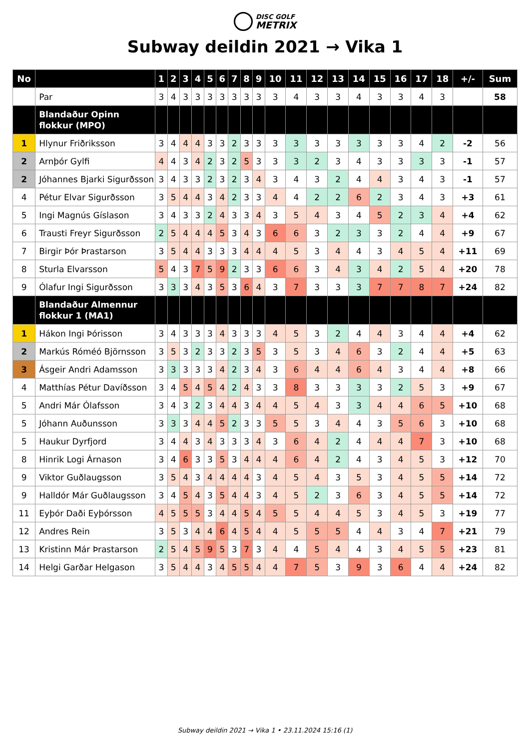DISC GOLF
METRIX
Subway deildin 2021 → Vika 1
| No | | 1 | 2 | 3 | 4 | 5 | 6 | 7 | 8 | 9 | 10 | 11 | 12 | 13 | 14 | 15 | 16 | 17 | 18 | +/- | Sum |
| --- | --- | --- | --- | --- | --- | --- | --- | --- | --- | --- | --- | --- | --- | --- | --- | --- | --- | --- | --- | --- | --- |
| | Par | 3 | 4 | 3 | 3 | 3 | 3 | 3 | 3 | 3 | 3 | 4 | 3 | 3 | 4 | 3 | 3 | 4 | 3 | | 58 |
| | Blandaður Opinn flokkur (MPO) | | | | | | | | | | | | | | | | | | | | |
| 1 | Hlynur Friðriksson | 3 | 4 | 4 | 4 | 3 | 3 | 2 | 3 | 3 | 3 | 3 | 3 | 3 | 3 | 3 | 3 | 4 | 2 | -2 | 56 |
| 2 | Arnþór Gylfi | 4 | 4 | 3 | 4 | 2 | 3 | 2 | 5 | 3 | 3 | 3 | 2 | 3 | 4 | 3 | 3 | 3 | 3 | -1 | 57 |
| 2 | Jóhannes Bjarki Sigurðsson | 3 | 4 | 3 | 3 | 2 | 3 | 2 | 3 | 4 | 3 | 4 | 3 | 2 | 4 | 4 | 3 | 4 | 3 | -1 | 57 |
| 4 | Pétur Elvar Sigurðsson | 3 | 5 | 4 | 4 | 3 | 4 | 2 | 3 | 3 | 4 | 4 | 2 | 2 | 6 | 2 | 3 | 4 | 3 | +3 | 61 |
| 5 | Ingi Magnús Gíslason | 3 | 4 | 3 | 3 | 2 | 4 | 3 | 3 | 4 | 3 | 5 | 4 | 3 | 4 | 5 | 2 | 3 | 4 | +4 | 62 |
| 6 | Trausti Freyr Sigurðsson | 2 | 5 | 4 | 4 | 4 | 5 | 3 | 4 | 3 | 6 | 6 | 3 | 2 | 3 | 3 | 2 | 4 | 4 | +9 | 67 |
| 7 | Birgir Þór Þrastarson | 3 | 5 | 4 | 4 | 3 | 3 | 3 | 4 | 4 | 4 | 5 | 3 | 4 | 4 | 3 | 4 | 5 | 4 | +11 | 69 |
| 8 | Sturla Elvarsson | 5 | 4 | 3 | 7 | 5 | 9 | 2 | 3 | 3 | 6 | 6 | 3 | 4 | 3 | 4 | 2 | 5 | 4 | +20 | 78 |
| 9 | Ólafur Ingi Sigurðsson | 3 | 3 | 3 | 4 | 3 | 5 | 3 | 6 | 4 | 3 | 7 | 3 | 3 | 3 | 7 | 7 | 8 | 7 | +24 | 82 |
| | Blandaður Almennur flokkur 1 (MA1) | | | | | | | | | | | | | | | | | | | | |
| 1 | Hákon Ingi Þórisson | 3 | 4 | 3 | 3 | 3 | 4 | 3 | 3 | 3 | 4 | 5 | 3 | 2 | 4 | 4 | 3 | 4 | 4 | +4 | 62 |
| 2 | Markús Róméó Björnsson | 3 | 5 | 3 | 2 | 3 | 3 | 2 | 3 | 5 | 3 | 5 | 3 | 4 | 6 | 3 | 2 | 4 | 4 | +5 | 63 |
| 3 | Ásgeir Andri Adamsson | 3 | 3 | 3 | 3 | 3 | 4 | 2 | 3 | 4 | 3 | 6 | 4 | 4 | 6 | 4 | 3 | 4 | 4 | +8 | 66 |
| 4 | Matthías Pétur Davíðsson | 3 | 4 | 5 | 4 | 5 | 4 | 2 | 4 | 3 | 3 | 8 | 3 | 3 | 3 | 3 | 2 | 5 | 3 | +9 | 67 |
| 5 | Andri Már Ólafsson | 3 | 4 | 3 | 2 | 3 | 4 | 4 | 3 | 4 | 4 | 5 | 4 | 3 | 3 | 4 | 4 | 6 | 5 | +10 | 68 |
| 5 | Jóhann Auðunsson | 3 | 3 | 3 | 4 | 4 | 5 | 2 | 3 | 3 | 5 | 5 | 3 | 4 | 4 | 3 | 5 | 6 | 3 | +10 | 68 |
| 5 | Haukur Dyrfjord | 3 | 4 | 4 | 3 | 4 | 3 | 3 | 3 | 4 | 3 | 6 | 4 | 2 | 4 | 4 | 4 | 7 | 3 | +10 | 68 |
| 8 | Hinrik Logi Árnason | 3 | 4 | 6 | 3 | 3 | 5 | 3 | 4 | 4 | 4 | 6 | 4 | 2 | 4 | 3 | 4 | 5 | 3 | +12 | 70 |
| 9 | Viktor Guðlaugsson | 3 | 5 | 4 | 3 | 4 | 4 | 4 | 4 | 3 | 4 | 5 | 4 | 3 | 5 | 3 | 4 | 5 | 5 | +14 | 72 |
| 9 | Halldór Már Guðlaugsson | 3 | 4 | 5 | 4 | 3 | 5 | 4 | 4 | 3 | 4 | 5 | 2 | 3 | 6 | 3 | 4 | 5 | 5 | +14 | 72 |
| 11 | Eyþór Daði Eyþórsson | 4 | 5 | 5 | 5 | 3 | 4 | 4 | 5 | 4 | 5 | 5 | 4 | 4 | 5 | 3 | 4 | 5 | 3 | +19 | 77 |
| 12 | Andres Rein | 3 | 5 | 3 | 4 | 4 | 6 | 4 | 5 | 4 | 4 | 5 | 5 | 5 | 4 | 4 | 3 | 4 | 7 | +21 | 79 |
| 13 | Kristinn Már Þrastarson | 2 | 5 | 4 | 5 | 9 | 5 | 3 | 7 | 3 | 4 | 4 | 5 | 4 | 4 | 3 | 4 | 5 | 5 | +23 | 81 |
| 14 | Helgi Garðar Helgason | 3 | 5 | 4 | 4 | 3 | 4 | 5 | 5 | 4 | 4 | 7 | 5 | 3 | 9 | 3 | 6 | 4 | 4 | +24 | 82 |
Subway deildin 2021 → Vika 1 • 23.11.2024 15:16 (1)